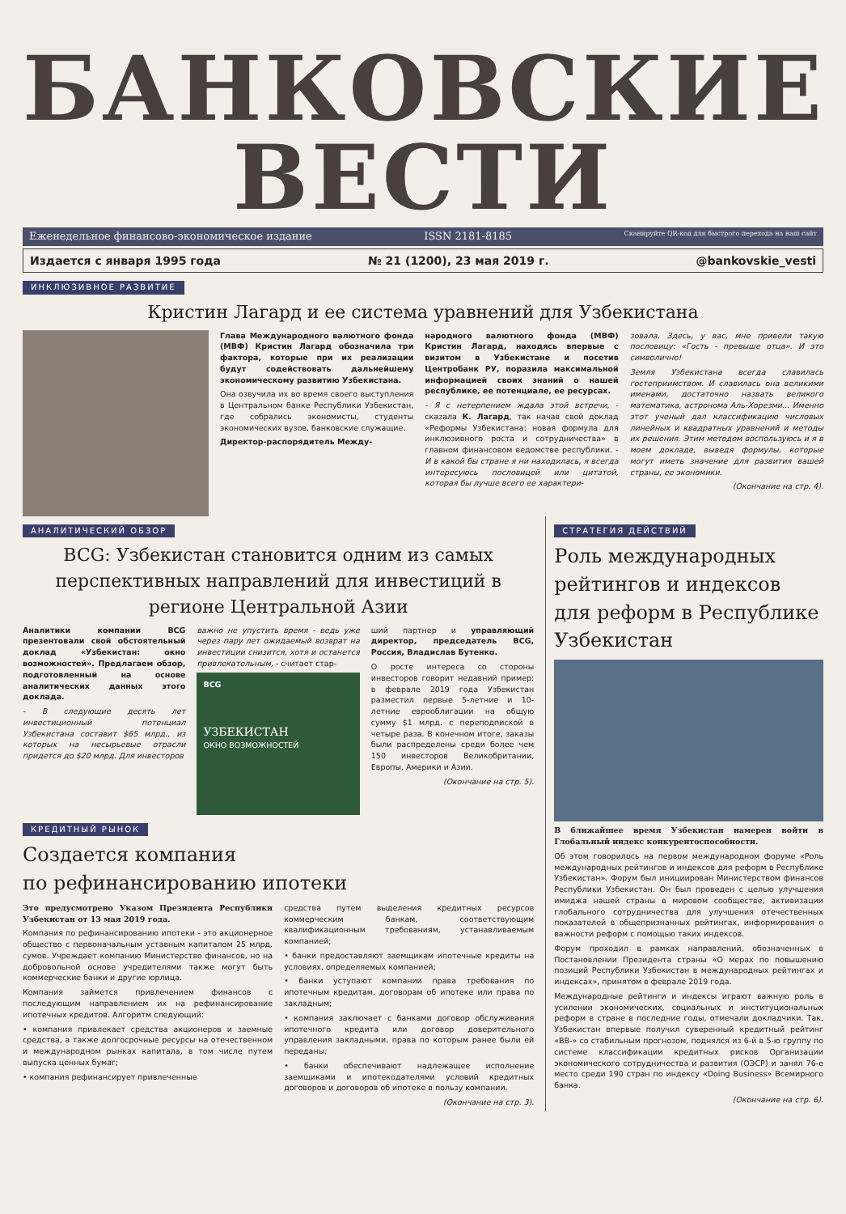БАНКОВСКИЕ ВЕСТИ
Еженедельное финансово-экономическое издание ISSN 2181-8185 Сканируйте QR-код для быстрого перехода на наш сайт
Издается с января 1995 года № 21 (1200), 23 мая 2019 г. @bankovskie_vesti
ИНКЛЮЗИВНОЕ РАЗВИТИЕ
Кристин Лагард и ее система уравнений для Узбекистана
Глава Международного валютного фонда (МВФ) Кристин Лагард обозначила три фактора, которые при их реализации будут содействовать дальнейшему экономическому развитию Узбекистана.
Она озвучила их во время своего выступления в Центральном банке Республики Узбекистан, где собрались экономисты, студенты экономических вузов, банковские служащие.
Директор-распорядитель Между-
народного валютного фонда (МВФ) Кристин Лагард, находясь впервые с визитом в Узбекистане и посетив Центробанк РУ, поразила максимальной информацией своих знаний о нашей республике, ее потенциале, ее ресурсах.
- Я с нетерпением ждала этой встречи, - сказала К. Лагард, так начав свой доклад «Реформы Узбекистана: новая формула для инклюзивного роста и сотрудничества» в главном финансовом ведомстве республики. - И в какой бы стране я ни находилась, я всегда интересуюсь пословицей или цитатой, которая бы лучше всего ее характери-
зовала. Здесь, у вас, мне привели такую пословицу: «Гость - превыше отца». И это символично!
Земля Узбекистана всегда славилась гостеприимством. И славилась она великими именами, достаточно назвать великого математика, астронома Аль-Хорезми... Именно этот ученый дал классификацию числовых линейных и квадратных уравнений и методы их решения. Этим методом воспользуюсь и я в моем докладе, выведя формулы, которые могут иметь значение для развития вашей страны, ее экономики.
(Окончание на стр. 4).
АНАЛИТИЧЕСКИЙ ОБЗОР
BCG: Узбекистан становится одним из самых перспективных направлений для инвестиций в регионе Центральной Азии
Аналитики компании BCG презентовали свой обстоятельный доклад «Узбекистан: окно возможностей». Предлагаем обзор, подготовленный на основе аналитических данных этого доклада.
- В следующие десять лет инвестиционный потенциал Узбекистана составит $65 млрд., из которых на несырьевые отрасли придется до $20 млрд. Для инвесторов
важно не упустить время - ведь уже через пару лет ожидаемый возврат на инвестиции снизится, хотя и останется привлекательным, - считает стар-
BCG
УЗБЕКИСТАН
ОКНО ВОЗМОЖНОСТЕЙ
ший партнер и управляющий директор, председатель BCG, Россия, Владислав Бутенко.
О росте интереса со стороны инвесторов говорит недавний пример: в феврале 2019 года Узбекистан разместил первые 5-летние и 10-летние еврооблигации на общую сумму $1 млрд. с переподпиской в четыре раза. В конечном итоге, заказы были распределены среди более чем 150 инвесторов Великобритании, Европы, Америки и Азии.
(Окончание на стр. 5).
КРЕДИТНЫЙ РЫНОК
Создается компания
по рефинансированию ипотеки
Это предусмотрено Указом Президента Республики Узбекистан от 13 мая 2019 года.
Компания по рефинансированию ипотеки - это акционерное общество с первоначальным уставным капиталом 25 млрд. сумов. Учреждает компанию Министерство финансов, но на добровольной основе учредителями также могут быть коммерческие банки и другие юрлица.
Компания займется привлечением финансов с последующим направлением их на рефинансирование ипотечных кредитов. Алгоритм следующий:
• компания привлекает средства акционеров и заемные средства, а также долгосрочные ресурсы на отечественном и международном рынках капитала, в том числе путем выпуска ценных бумаг;
• компания рефинансирует привлеченные
средства путем выделения кредитных ресурсов коммерческим банкам, соответствующим квалификационным требованиям, устанавливаемым компанией;
• банки предоставляют заемщикам ипотечные кредиты на условиях, определяемых компанией;
• банки уступают компании права требования по ипотечным кредитам, договорам об ипотеке или права по закладным;
• компания заключает с банками договор обслуживания ипотечного кредита или договор доверительного управления закладными, права по которым ранее были ей переданы;
• банки обеспечивают надлежащее исполнение заемщиками и ипотекодателями условий кредитных договоров и договоров об ипотеке в пользу компании.
(Окончание на стр. 3).
СТРАТЕГИЯ ДЕЙСТВИЙ
Роль международных рейтингов и индексов для реформ в Республике Узбекистан
В ближайшее время Узбекистан намерен войти в Глобальный индекс конкурентоспособности.
Об этом говорилось на первом международном форуме «Роль международных рейтингов и индексов для реформ в Республике Узбекистан». Форум был инициирован Министерством финансов Республики Узбекистан. Он был проведен с целью улучшения имиджа нашей страны в мировом сообществе, активизации глобального сотрудничества для улучшения отечественных показателей в общепризнанных рейтингах, информирования о важности реформ с помощью таких индексов.
Форум проходил в рамках направлений, обозначенных в Постановлении Президента страны «О мерах по повышению позиций Республики Узбекистан в международных рейтингах и индексах», принятом в феврале 2019 года.
Международные рейтинги и индексы играют важную роль в усилении экономических, социальных и институциональных реформ в стране в последние годы, отмечали докладчики. Так, Узбекистан впервые получил суверенный кредитный рейтинг «BB-» со стабильным прогнозом, поднялся из 6-й в 5-ю группу по системе классификации кредитных рисков Организации экономического сотрудничества и развития (ОЭСР) и занял 76-е место среди 190 стран по индексу «Doing Business» Всемирного банка.
(Окончание на стр. 6).